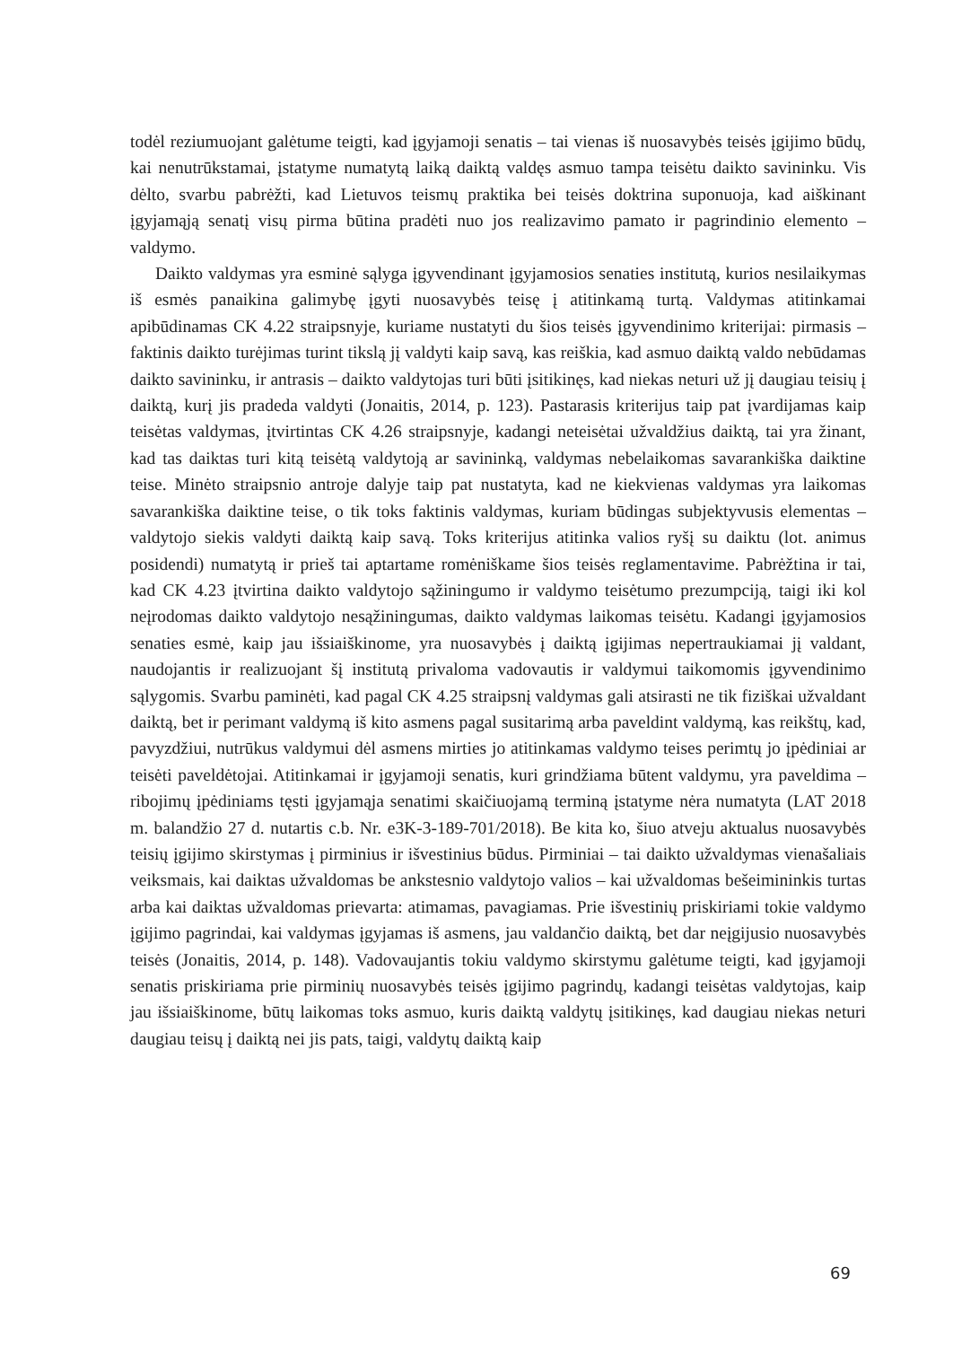todėl reziumuojant galėtume teigti, kad įgyjamoji senatis – tai vienas iš nuosavybės teisės įgijimo būdų, kai nenutrūkstamai, įstatyme numatytą laiką daiktą valdęs asmuo tampa teisėtu daikto savininku. Vis dėlto, svarbu pabrėžti, kad Lietuvos teismų praktika bei teisės doktrina suponuoja, kad aiškinant įgyjamąją senatį visų pirma būtina pradėti nuo jos realizavimo pamato ir pagrindinio elemento – valdymo.
Daikto valdymas yra esminė sąlyga įgyvendinant įgyjamosios senaties institutą, kurios nesilaikymas iš esmės panaikina galimybę įgyti nuosavybės teisę į atitinkamą turtą. Valdymas atitinkamai apibūdinamas CK 4.22 straipsnyje, kuriame nustatyti du šios teisės įgyvendinimo kriterijai: pirmasis – faktinis daikto turėjimas turint tikslą jį valdyti kaip savą, kas reiškia, kad asmuo daiktą valdo nebūdamas daikto savininku, ir antrasis – daikto valdytojas turi būti įsitikinęs, kad niekas neturi už jį daugiau teisių į daiktą, kurį jis pradeda valdyti (Jonaitis, 2014, p. 123). Pastarasis kriterijus taip pat įvardijamas kaip teisėtas valdymas, įtvirtintas CK 4.26 straipsnyje, kadangi neteisėtai užvaldžius daiktą, tai yra žinant, kad tas daiktas turi kitą teisėtą valdytoją ar savininką, valdymas nebelaikomas savarankiška daiktine teise. Minėto straipsnio antroje dalyje taip pat nustatyta, kad ne kiekvienas valdymas yra laikomas savarankiška daiktine teise, o tik toks faktinis valdymas, kuriam būdingas subjektyvusis elementas – valdytojo siekis valdyti daiktą kaip savą. Toks kriterijus atitinka valios ryšį su daiktu (lot. animus posidendi) numatytą ir prieš tai aptartame romėniškame šios teisės reglamentavime. Pabrėžtina ir tai, kad CK 4.23 įtvirtina daikto valdytojo sąžiningumo ir valdymo teisėtumo prezumpciją, taigi iki kol neįrodomas daikto valdytojo nesąžiningumas, daikto valdymas laikomas teisėtu. Kadangi įgyjamosios senaties esmė, kaip jau išsiaiškinome, yra nuosavybės į daiktą įgijimas nepertraukiamai jį valdant, naudojantis ir realizuojant šį institutą privaloma vadovautis ir valdymui taikomomis įgyvendinimo sąlygomis. Svarbu paminėti, kad pagal CK 4.25 straipsnį valdymas gali atsirasti ne tik fiziškai užvaldant daiktą, bet ir perimant valdymą iš kito asmens pagal susitarimą arba paveldint valdymą, kas reikštų, kad, pavyzdžiui, nutrūkus valdymui dėl asmens mirties jo atitinkamas valdymo teises perimtų jo įpėdiniai ar teisėti paveldėtojai. Atitinkamai ir įgyjamoji senatis, kuri grindžiama būtent valdymu, yra paveldima – ribojimų įpėdiniams tęsti įgyjamąja senatimi skaičiuojamą terminą įstatyme nėra numatyta (LAT 2018 m. balandžio 27 d. nutartis c.b. Nr. e3K-3-189-701/2018). Be kita ko, šiuo atveju aktualus nuosavybės teisių įgijimo skirstymas į pirminius ir išvestinius būdus. Pirminiai – tai daikto užvaldymas vienašaliais veiksmais, kai daiktas užvaldomas be ankstesnio valdytojo valios – kai užvaldomas bešeimininkis turtas arba kai daiktas užvaldomas prievarta: atimamas, pavagiamas. Prie išvestinių priskiriami tokie valdymo įgijimo pagrindai, kai valdymas įgyjamas iš asmens, jau valdančio daiktą, bet dar neįgijusio nuosavybės teisės (Jonaitis, 2014, p. 148). Vadovaujantis tokiu valdymo skirstymu galėtume teigti, kad įgyjamoji senatis priskiriama prie pirminių nuosavybės teisės įgijimo pagrindų, kadangi teisėtas valdytojas, kaip jau išsiaiškinome, būtų laikomas toks asmuo, kuris daiktą valdytų įsitikinęs, kad daugiau niekas neturi daugiau teisų į daiktą nei jis pats, taigi, valdytų daiktą kaip
69